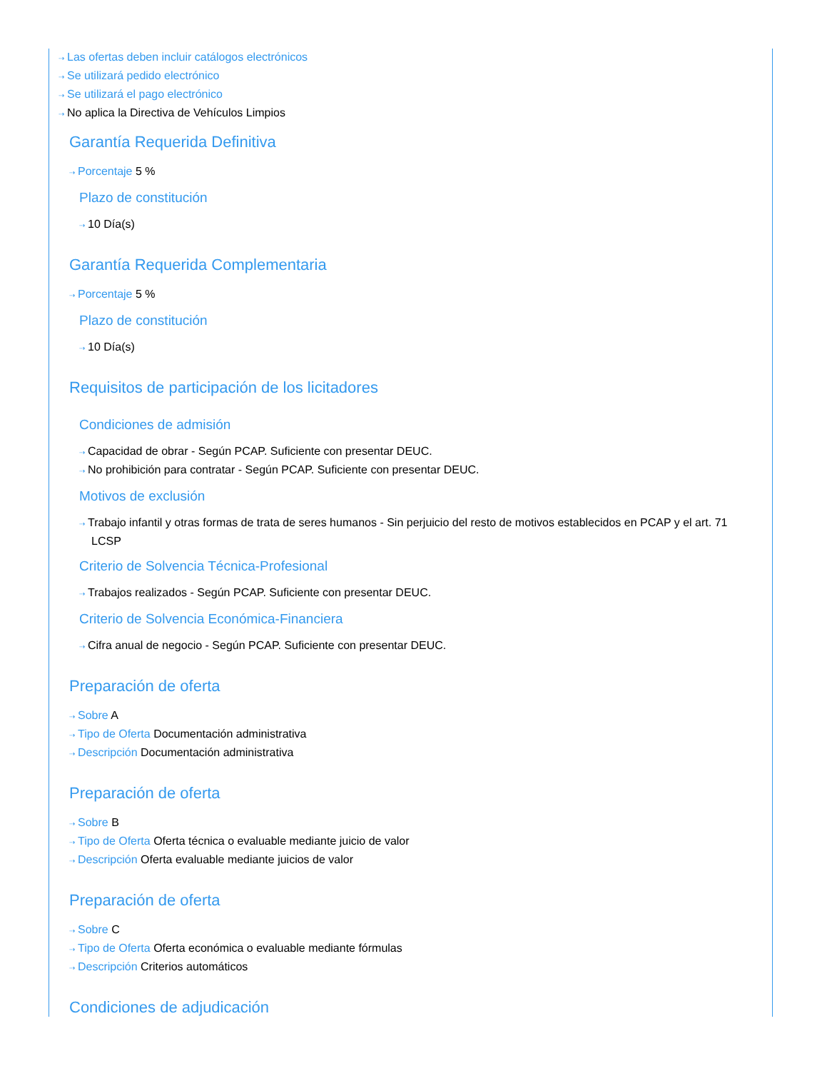⇢ Las ofertas deben incluir catálogos electrónicos
⇢ Se utilizará pedido electrónico
⇢ Se utilizará el pago electrónico
⇢ No aplica la Directiva de Vehículos Limpios
Garantía Requerida Definitiva
⇢ Porcentaje 5 %
Plazo de constitución
⇢ 10 Día(s)
Garantía Requerida Complementaria
⇢ Porcentaje 5 %
Plazo de constitución
⇢ 10 Día(s)
Requisitos de participación de los licitadores
Condiciones de admisión
⇢ Capacidad de obrar - Según PCAP. Suficiente con presentar DEUC.
⇢ No prohibición para contratar - Según PCAP. Suficiente con presentar DEUC.
Motivos de exclusión
⇢ Trabajo infantil y otras formas de trata de seres humanos - Sin perjuicio del resto de motivos establecidos en PCAP y el art. 71 LCSP
Criterio de Solvencia Técnica-Profesional
⇢ Trabajos realizados - Según PCAP. Suficiente con presentar DEUC.
Criterio de Solvencia Económica-Financiera
⇢ Cifra anual de negocio - Según PCAP. Suficiente con presentar DEUC.
Preparación de oferta
⇢ Sobre A
⇢ Tipo de Oferta Documentación administrativa
⇢ Descripción Documentación administrativa
Preparación de oferta
⇢ Sobre B
⇢ Tipo de Oferta Oferta técnica o evaluable mediante juicio de valor
⇢ Descripción Oferta evaluable mediante juicios de valor
Preparación de oferta
⇢ Sobre C
⇢ Tipo de Oferta Oferta económica o evaluable mediante fórmulas
⇢ Descripción Criterios automáticos
Condiciones de adjudicación